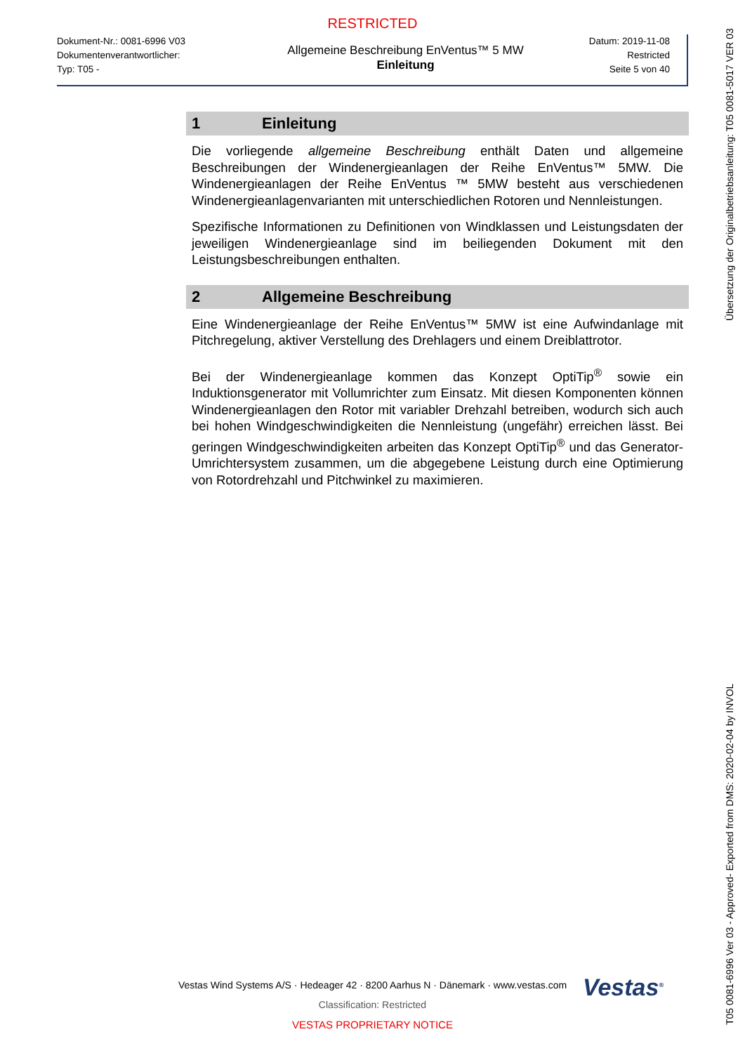RESTRICTED
Dokument-Nr.: 0081-6996 V03
Dokumentenverantwortlicher:
Typ: T05 -
Allgemeine Beschreibung EnVentus™ 5 MW
Einleitung
Datum: 2019-11-08
Restricted
Seite 5 von 40
1 Einleitung
Die vorliegende allgemeine Beschreibung enthält Daten und allgemeine Beschreibungen der Windenergieanlagen der Reihe EnVentus™ 5MW. Die Windenergieanlagen der Reihe EnVentus ™ 5MW besteht aus verschiedenen Windenergieanlagenvarianten mit unterschiedlichen Rotoren und Nennleistungen.
Spezifische Informationen zu Definitionen von Windklassen und Leistungsdaten der jeweiligen Windenergieanlage sind im beiliegenden Dokument mit den Leistungsbeschreibungen enthalten.
2 Allgemeine Beschreibung
Eine Windenergieanlage der Reihe EnVentus™ 5MW ist eine Aufwindanlage mit Pitchregelung, aktiver Verstellung des Drehlagers und einem Dreiblattrotor.
Bei der Windenergieanlage kommen das Konzept OptiTip<sup>®</sup> sowie ein Induktionsgenerator mit Vollumrichter zum Einsatz. Mit diesen Komponenten können Windenergieanlagen den Rotor mit variabler Drehzahl betreiben, wodurch sich auch bei hohen Windgeschwindigkeiten die Nennleistung (ungefähr) erreichen lässt. Bei geringen Windgeschwindigkeiten arbeiten das Konzept OptiTip<sup>®</sup> und das Generator-Umrichtersystem zusammen, um die abgegebene Leistung durch eine Optimierung von Rotordrehzahl und Pitchwinkel zu maximieren.
T05 0081-6996 Ver 03 - Approved- Exported from DMS: 2020-02-04 by INVOL Übersetzung der Originalbetriebsanleitung: T05 0081-5017 VER 03
Vestas<sup>®</sup>
Vestas Wind Systems A/S · Hedeager 42 · 8200 Aarhus N · Dänemark · www.vestas.com
Classification: Restricted
VESTAS PROPRIETARY NOTICE